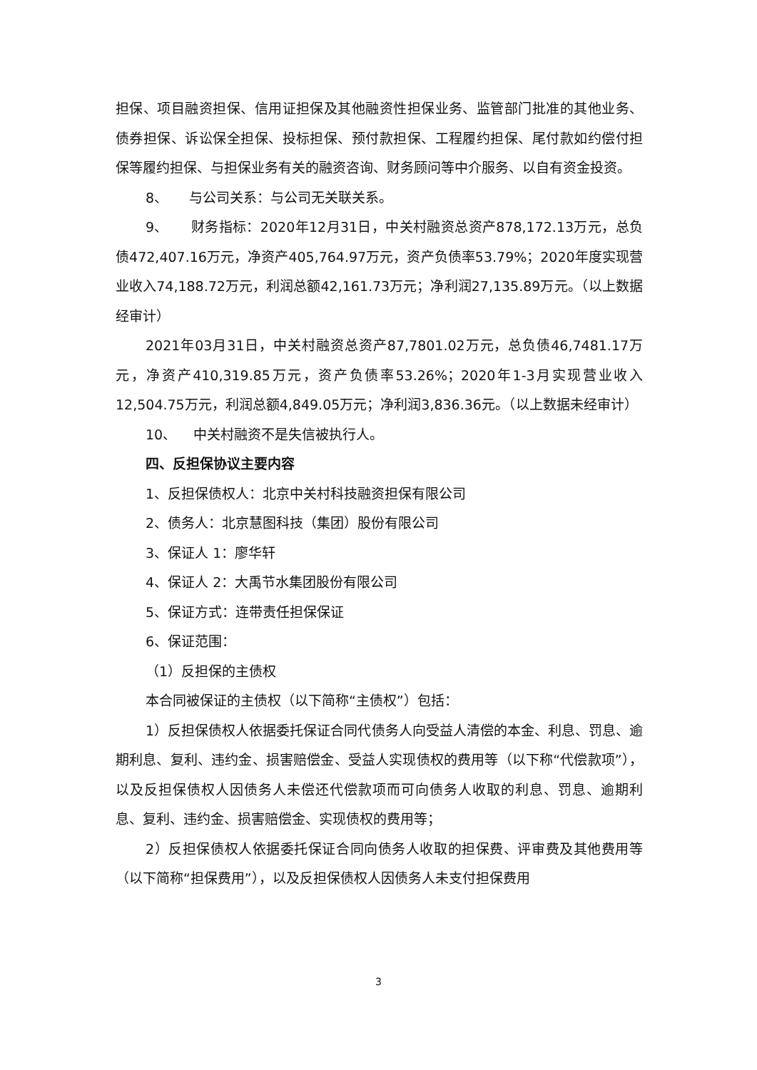担保、项目融资担保、信用证担保及其他融资性担保业务、监管部门批准的其他业务、债券担保、诉讼保全担保、投标担保、预付款担保、工程履约担保、尾付款如约偿付担保等履约担保、与担保业务有关的融资咨询、财务顾问等中介服务、以自有资金投资。
8、 与公司关系：与公司无关联关系。
9、 财务指标：2020年12月31日，中关村融资总资产878,172.13万元，总负债472,407.16万元，净资产405,764.97万元，资产负债率53.79%；2020年度实现营业收入74,188.72万元，利润总额42,161.73万元；净利润27,135.89万元。（以上数据经审计）
2021年03月31日，中关村融资总资产87,7801.02万元，总负债46,7481.17万元，净资产410,319.85万元，资产负债率53.26%；2020年1-3月实现营业收入12,504.75万元，利润总额4,849.05万元；净利润3,836.36元。（以上数据未经审计）
10、 中关村融资不是失信被执行人。
四、反担保协议主要内容
1、反担保债权人：北京中关村科技融资担保有限公司
2、债务人：北京慧图科技（集团）股份有限公司
3、保证人 1：廖华轩
4、保证人 2：大禹节水集团股份有限公司
5、保证方式：连带责任担保保证
6、保证范围：
（1）反担保的主债权
本合同被保证的主债权（以下简称“主债权”）包括：
1）反担保债权人依据委托保证合同代债务人向受益人清偿的本金、利息、罚息、逾期利息、复利、违约金、损害赔偿金、受益人实现债权的费用等（以下称“代偿款项”），以及反担保债权人因债务人未偿还代偿款项而可向债务人收取的利息、罚息、逾期利息、复利、违约金、损害赔偿金、实现债权的费用等；
2）反担保债权人依据委托保证合同向债务人收取的担保费、评审费及其他费用等（以下简称“担保费用”），以及反担保债权人因债务人未支付担保费用
3